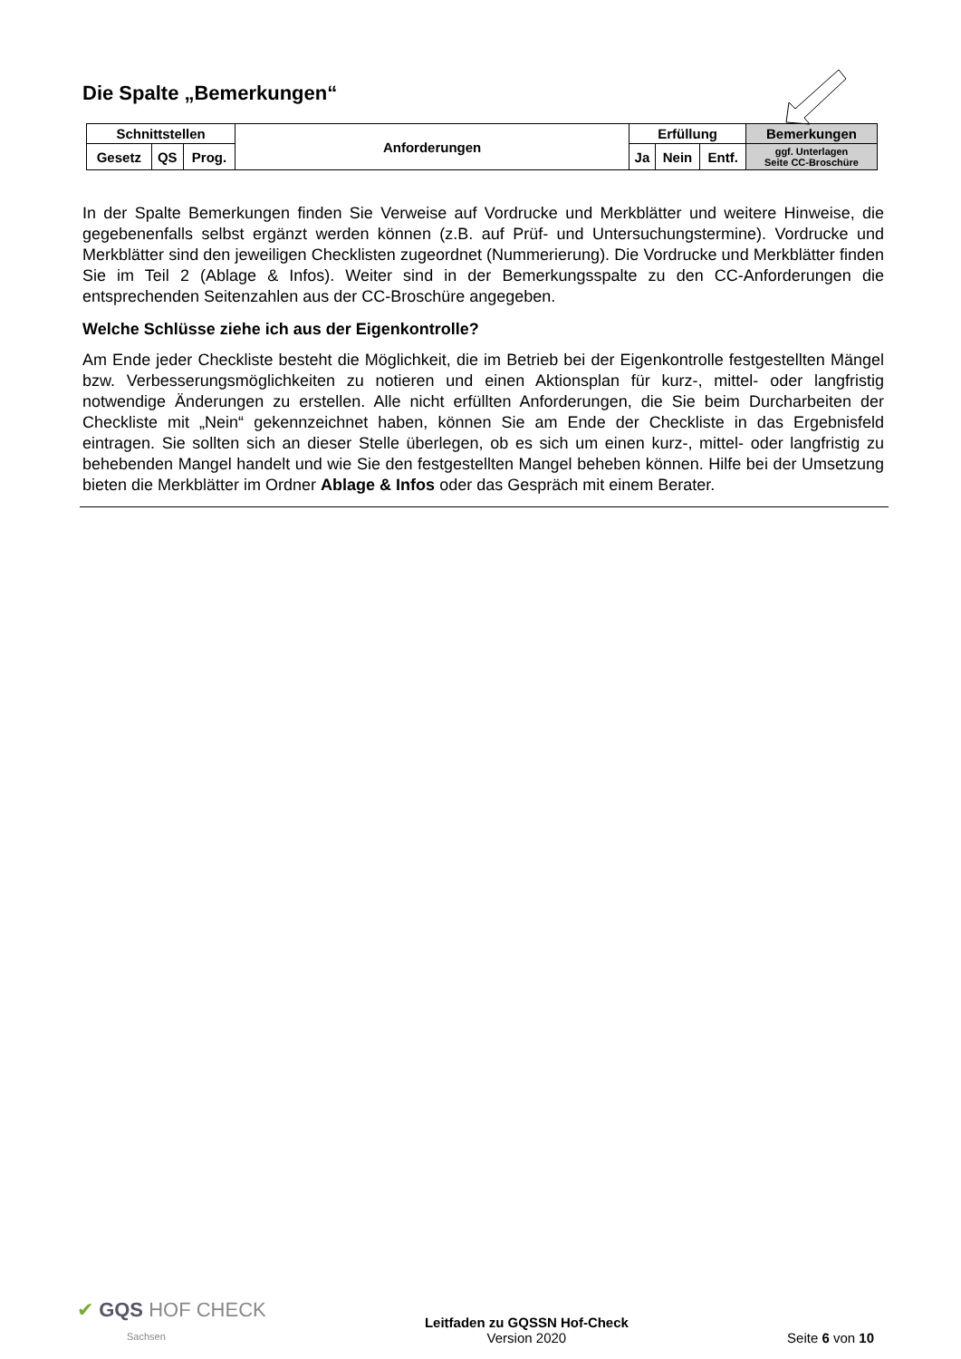Die Spalte „Bemerkungen“
| Schnittstellen | | | Anforderungen | Erfüllung | | | Bemerkungen |
| Gesetz | QS | Prog. | | Ja | Nein | Entf. | ggf. Unterlagen Seite CC-Broschüre |
In der Spalte Bemerkungen finden Sie Verweise auf Vordrucke und Merkblätter und weitere Hinweise, die gegebenenfalls selbst ergänzt werden können (z.B. auf Prüf- und Untersuchungstermine). Vordrucke und Merkblätter sind den jeweiligen Checklisten zugeordnet (Nummerierung). Die Vordrucke und Merkblätter finden Sie im Teil 2 (Ablage & Infos). Weiter sind in der Bemerkungsspalte zu den CC-Anforderungen die entsprechenden Seitenzahlen aus der CC-Broschüre angegeben.
Welche Schlüsse ziehe ich aus der Eigenkontrolle?
Am Ende jeder Checkliste besteht die Möglichkeit, die im Betrieb bei der Eigenkontrolle festgestellten Mängel bzw. Verbesserungsmöglichkeiten zu notieren und einen Aktionsplan für kurz-, mittel- oder langfristig notwendige Änderungen zu erstellen. Alle nicht erfüllten Anforderungen, die Sie beim Durcharbeiten der Checkliste mit „Nein“ gekennzeichnet haben, können Sie am Ende der Checkliste in das Ergebnisfeld eintragen. Sie sollten sich an dieser Stelle überlegen, ob es sich um einen kurz-, mittel- oder langfristig zu behebenden Mangel handelt und wie Sie den festgestellten Mangel beheben können. Hilfe bei der Umsetzung bieten die Merkblätter im Ordner Ablage & Infos oder das Gespräch mit einem Berater.
✔ GQS HOF CHECK
Sachsen
Leitfaden zu GQSSN Hof-Check
Version 2020
Seite 6 von 10